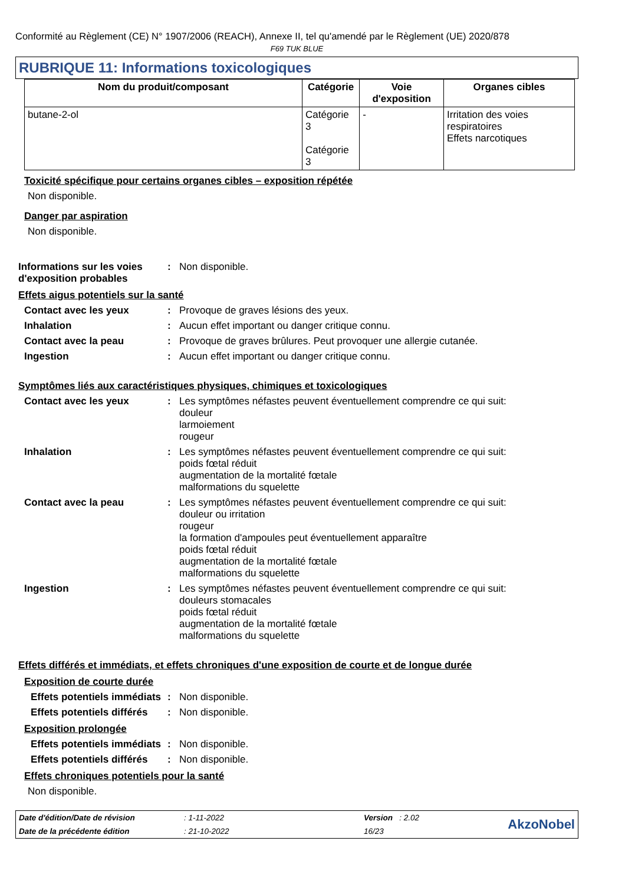Conformité au Règlement (CE) N° 1907/2006 (REACH), Annexe II, tel qu'amendé par le Règlement (UE) 2020/878
F69 TUK BLUE
RUBRIQUE 11: Informations toxicologiques
| Nom du produit/composant | Catégorie | Voie d'exposition | Organes cibles |
| --- | --- | --- | --- |
| butane-2-ol | Catégorie 3 Catégorie 3 | - | Irritation des voies respiratoires Effets narcotiques |
Toxicité spécifique pour certains organes cibles – exposition répétée
Non disponible.
Danger par aspiration
Non disponible.
Informations sur les voies d'exposition probables
: Non disponible.
Effets aigus potentiels sur la santé
Contact avec les yeux : Provoque de graves lésions des yeux.
Inhalation : Aucun effet important ou danger critique connu.
Contact avec la peau : Provoque de graves brûlures. Peut provoquer une allergie cutanée.
Ingestion : Aucun effet important ou danger critique connu.
Symptômes liés aux caractéristiques physiques, chimiques et toxicologiques
Contact avec les yeux : Les symptômes néfastes peuvent éventuellement comprendre ce qui suit:
douleur
larmoiement
rougeur
Inhalation : Les symptômes néfastes peuvent éventuellement comprendre ce qui suit:
poids fœtal réduit
augmentation de la mortalité fœtale
malformations du squelette
Contact avec la peau : Les symptômes néfastes peuvent éventuellement comprendre ce qui suit:
douleur ou irritation
rougeur
la formation d'ampoules peut éventuellement apparaître
poids fœtal réduit
augmentation de la mortalité fœtale
malformations du squelette
Ingestion : Les symptômes néfastes peuvent éventuellement comprendre ce qui suit:
douleurs stomacales
poids fœtal réduit
augmentation de la mortalité fœtale
malformations du squelette
Effets différés et immédiats, et effets chroniques d'une exposition de courte et de longue durée
Exposition de courte durée
Effets potentiels immédiats
: Non disponible.
Effets potentiels différés
: Non disponible.
Exposition prolongée
Effets potentiels immédiats
: Non disponible.
Effets potentiels différés
: Non disponible.
Effets chroniques potentiels pour la santé
Non disponible.
Date d'édition/Date de révision
Date de la précédente édition
: 1-11-2022
: 21-10-2022
Version : 2.02
16/23
AkzoNobel